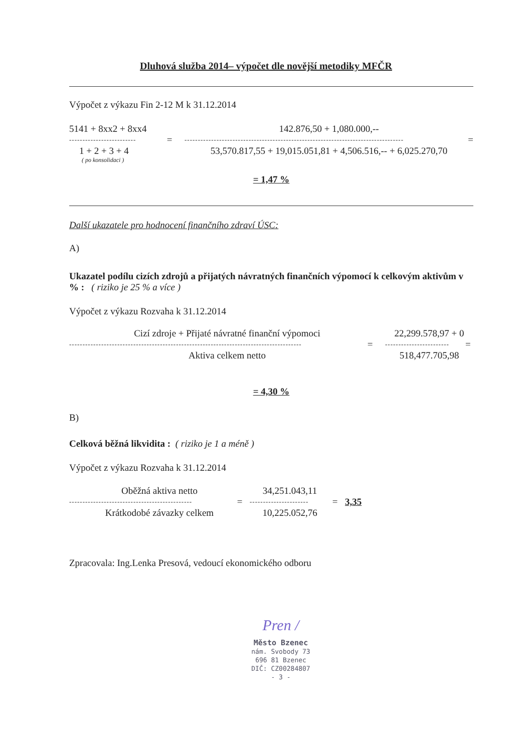Dluhová služba 2014– výpočet dle novější metodiky MFČR
Výpočet z výkazu Fin 2-12 M k 31.12.2014
5141 + 8xx2 + 8xx4 142.876,50 + 1,080.000,--
------------------------- = ---------------------------------------------------------------------------------- =
1 + 2 + 3 + 4 53,570.817,55 + 19,015.051,81 + 4,506.516,-- + 6,025.270,70
( po konsolidaci )
= 1,47 %
Další ukazatele pro hodnocení finančního zdraví ÚSC:
A)
Ukazatel podílu cizích zdrojů a přijatých návratných finančních výpomocí k celkovým aktivům v % : ( riziko je 25 % a více )
Výpočet z výkazu Rozvaha k 31.12.2014
Cizí zdroje + Přijaté návratné finanční výpomoci 22,299.578,97 + 0
--------------------------------------------------------------------------------------- = ------------------------ =
Aktiva celkem netto 518,477.705,98
= 4,30 %
B)
Celková běžná likvidita : ( riziko je 1 a méně )
Výpočet z výkazu Rozvaha k 31.12.2014
Oběžná aktiva netto 34,251.043,11
---------------------------------------------- = ---------------------- = 3,35
Krátkodobé závazky celkem 10,225.052,76
Zpracovala: Ing.Lenka Presová, vedoucí ekonomického odboru
Pren /
Město Bzenec
nám. Svobody 73
696 81 Bzenec
DIČ: CZ00284807
- 3 -